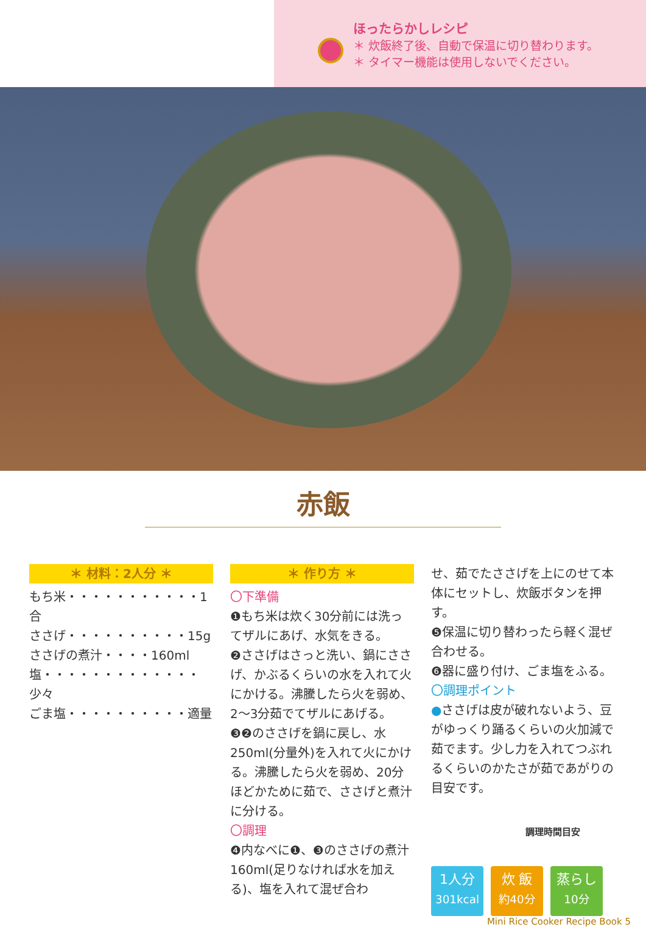ほったらかしレシピ
＊ 炊飯終了後、自動で保温に切り替わります。
＊ タイマー機能は使用しないでください。
赤飯
＊ 材料：2人分 ＊
もち米・・・・・・・・・・・1合
ささげ・・・・・・・・・・15g
ささげの煮汁・・・・160ml
塩・・・・・・・・・・・・・少々
ごま塩・・・・・・・・・・適量
＊ 作り方 ＊
〇下準備
❶もち米は炊く30分前には洗ってザルにあげ、水気をきる。
❷ささげはさっと洗い、鍋にささげ、かぶるくらいの水を入れて火にかける。沸騰したら火を弱め、2〜3分茹でてザルにあげる。
❸❷のささげを鍋に戻し、水250ml(分量外)を入れて火にかける。沸騰したら火を弱め、20分ほどかために茹で、ささげと煮汁に分ける。
〇調理
❹内なべに❶、❸のささげの煮汁160ml(足りなければ水を加える)、塩を入れて混ぜ合わ
せ、茹でたささげを上にのせて本体にセットし、炊飯ボタンを押す。
❺保温に切り替わったら軽く混ぜ合わせる。
❻器に盛り付け、ごま塩をふる。
〇調理ポイント
●ささげは皮が破れないよう、豆がゆっくり踊るくらいの火加減で茹でます。少し力を入れてつぶれるくらいのかたさが茹であがりの目安です。
調理時間目安
1人分
301kcal
炊 飯
約40分
蒸らし
10分
Mini Rice Cooker Recipe Book 5